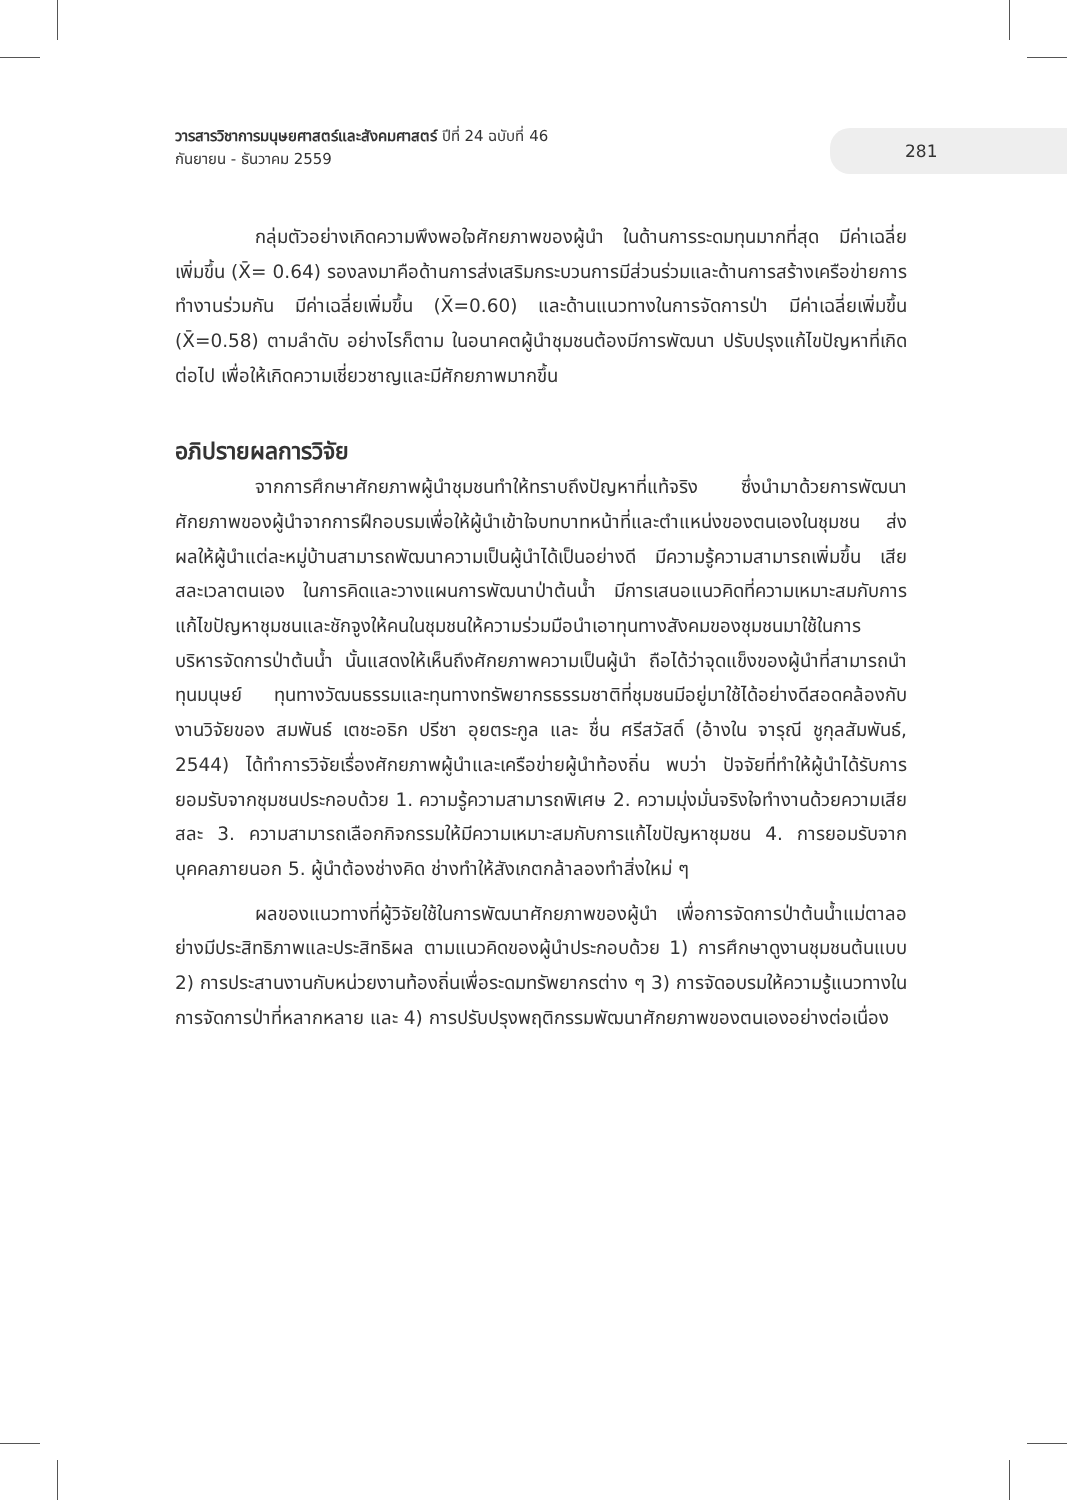วารสารวิชาการมนุษยศาสตร์และสังคมศาสตร์ ปีที่ 24 ฉบับที่ 46
กันยายน - ธันวาคม 2559
281
กลุ่มตัวอย่างเกิดความพึงพอใจศักยภาพของผู้นำ ในด้านการระดมทุนมากที่สุด มีค่าเฉลี่ยเพิ่มขึ้น (X̄= 0.64) รองลงมาคือด้านการส่งเสริมกระบวนการมีส่วนร่วมและด้านการสร้างเครือข่ายการทำงานร่วมกัน มีค่าเฉลี่ยเพิ่มขึ้น (X̄=0.60) และด้านแนวทางในการจัดการป่า มีค่าเฉลี่ยเพิ่มขึ้น (X̄=0.58) ตามลำดับ อย่างไรก็ตาม ในอนาคตผู้นำชุมชนต้องมีการพัฒนา ปรับปรุงแก้ไขปัญหาที่เกิดต่อไป เพื่อให้เกิดความเชี่ยวชาญและมีศักยภาพมากขึ้น
อภิปรายผลการวิจัย
จากการศึกษาศักยภาพผู้นำชุมชนทำให้ทราบถึงปัญหาที่แท้จริง ซึ่งนำมาด้วยการพัฒนาศักยภาพของผู้นำจากการฝึกอบรมเพื่อให้ผู้นำเข้าใจบทบาทหน้าที่และตำแหน่งของตนเองในชุมชน ส่งผลให้ผู้นำแต่ละหมู่บ้านสามารถพัฒนาความเป็นผู้นำได้เป็นอย่างดี มีความรู้ความสามารถเพิ่มขึ้น เสียสละเวลาตนเอง ในการคิดและวางแผนการพัฒนาป่าต้นน้ำ มีการเสนอแนวคิดที่ความเหมาะสมกับการแก้ไขปัญหาชุมชนและชักจูงให้คนในชุมชนให้ความร่วมมือนำเอาทุนทางสังคมของชุมชนมาใช้ในการบริหารจัดการป่าต้นน้ำ นั้นแสดงให้เห็นถึงศักยภาพความเป็นผู้นำ ถือได้ว่าจุดแข็งของผู้นำที่สามารถนำทุนมนุษย์ ทุนทางวัฒนธรรมและทุนทางทรัพยากรธรรมชาติที่ชุมชนมีอยู่มาใช้ได้อย่างดีสอดคล้องกับงานวิจัยของ สมพันธ์ เตชะอธิก ปรีชา อุยตระกูล และ ชื่น ศรีสวัสดิ์ (อ้างใน จารุณี ชูกุลสัมพันธ์, 2544) ได้ทำการวิจัยเรื่องศักยภาพผู้นำและเครือข่ายผู้นำท้องถิ่น พบว่า ปัจจัยที่ทำให้ผู้นำได้รับการยอมรับจากชุมชนประกอบด้วย 1. ความรู้ความสามารถพิเศษ 2. ความมุ่งมั่นจริงใจทำงานด้วยความเสียสละ 3. ความสามารถเลือกกิจกรรมให้มีความเหมาะสมกับการแก้ไขปัญหาชุมชน 4. การยอมรับจากบุคคลภายนอก 5. ผู้นำต้องช่างคิด ช่างทำให้สังเกตกล้าลองทำสิ่งใหม่ ๆ
ผลของแนวทางที่ผู้วิจัยใช้ในการพัฒนาศักยภาพของผู้นำ เพื่อการจัดการป่าต้นน้ำแม่ตาลอย่างมีประสิทธิภาพและประสิทธิผล ตามแนวคิดของผู้นำประกอบด้วย 1) การศึกษาดูงานชุมชนต้นแบบ 2) การประสานงานกับหน่วยงานท้องถิ่นเพื่อระดมทรัพยากรต่าง ๆ 3) การจัดอบรมให้ความรู้แนวทางในการจัดการป่าที่หลากหลาย และ 4) การปรับปรุงพฤติกรรมพัฒนาศักยภาพของตนเองอย่างต่อเนื่อง